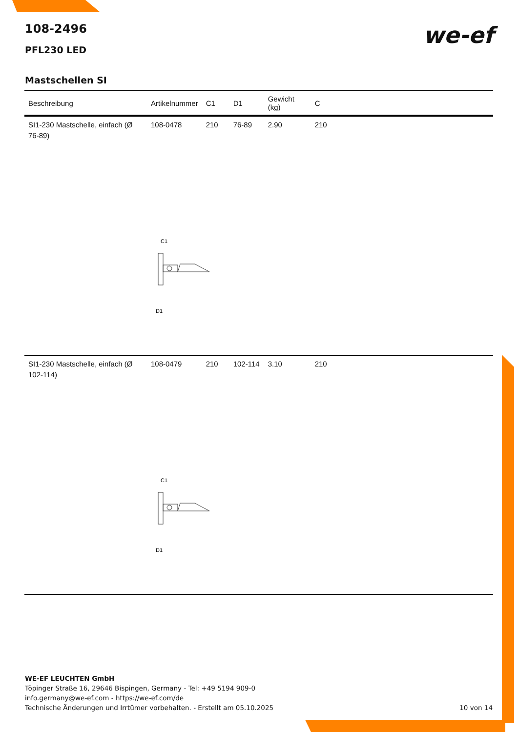108-2496
PFL230 LED
we-ef
Mastschellen SI
| Beschreibung | Artikelnummer | C1 | D1 | Gewicht (kg) | C |
| --- | --- | --- | --- | --- | --- |
| SI1-230 Mastschelle, einfach (Ø 76-89) | 108-0478 | 210 | 76-89 | 2.90 | 210 |
| | C1 D1 | | | | |
| SI1-230 Mastschelle, einfach (Ø 102-114) | 108-0479 | 210 | 102-114 | 3.10 | 210 |
| | C1 D1 | | | | |
WE-EF LEUCHTEN GmbH
Töpinger Straße 16, 29646 Bispingen, Germany - Tel: +49 5194 909-0
info.germany@we-ef.com - https://we-ef.com/de
Technische Änderungen und Irrtümer vorbehalten. - Erstellt am 05.10.2025
10 von 14